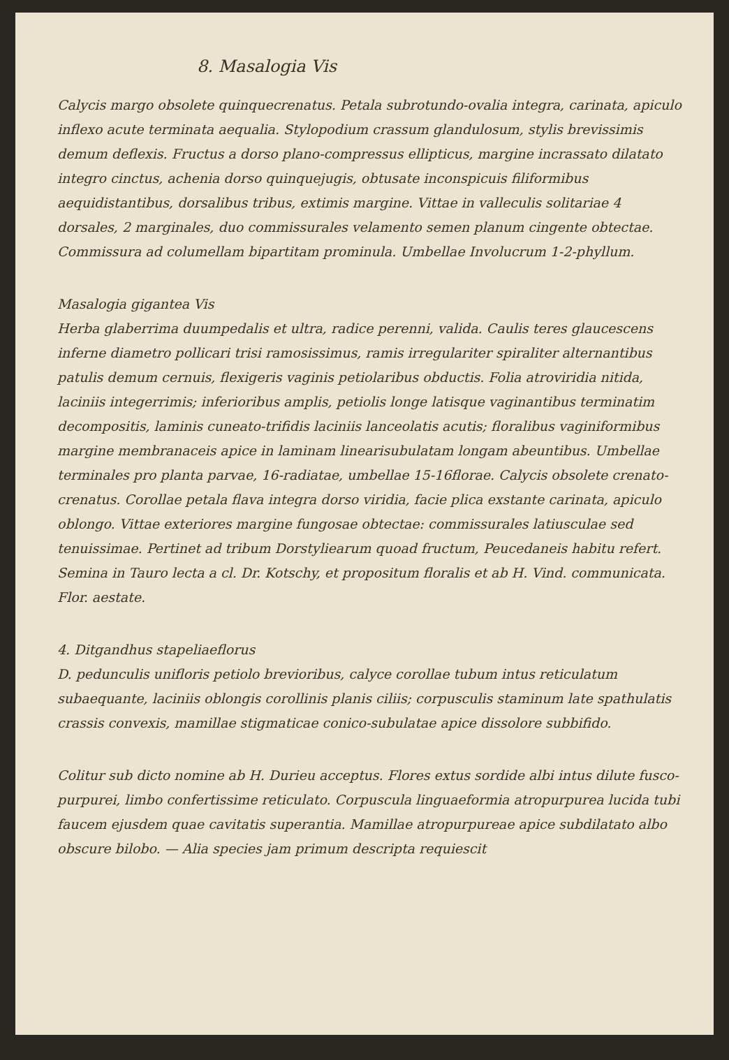8. Masalogia Vis
Calycis margo obsolete quinquecrenatus. Petala subrotundo-ovalia integra, carinata, apiculo inflexo acute terminata aequalia. Stylopodium crassum glandulosum, stylis brevissimis demum deflexis. Fructus a dorso plano-compressus ellipticus, margine incrassato dilatato integro cinctus, achenia dorso quinquejugis, obtusate inconspicuis filiformibus aequidistantibus, dorsalibus tribus, extimis margine. Vittae in valleculis solitariae 4 dorsales, 2 marginales, duo commissurales velamento semen planum cingente obtectae. Commissura ad columellam bipartitam prominula. Umbellae Involucrum 1-2-phyllum.
Masalogia gigantea Vis
Herba glaberrima duumpedalis et ultra, radice perenni, valida. Caulis teres glaucescens inferne diametro pollicari trisi ramosissimus, ramis irregulariter spiraliter alternantibus patulis demum cernuis, flexigeris vaginis petiolaribus obductis. Folia atroviridia nitida, laciniis integerrimis; inferioribus amplis, petiolis longe latisque vaginantibus terminatim decompositis, laminis cuneato-trifidis laciniis lanceolatis acutis; floralibus vaginiformibus margine membranaceis apice in laminam linearisubulatam longam abeuntibus. Umbellae terminales pro planta parvae, 16-radiatae, umbellae 15-16florae. Calycis obsolete crenato-crenatus. Corollae petala flava integra dorso viridia, facie plica exstante carinata, apiculo oblongo. Vittae exteriores margine fungosae obtectae: commissurales latiusculae sed tenuissimae. Pertinet ad tribum Dorstyliearum quoad fructum, Peucedaneis habitu refert. Semina in Tauro lecta a cl. Dr. Kotschy, et propositum floralis et ab H. Vind. communicata. Flor. aestate.
4. Ditgandhus stapeliaeflorus
D. pedunculis unifloris petiolo brevioribus, calyce corollae tubum intus reticulatum subaequante, laciniis oblongis corollinis planis ciliis; corpusculis staminum late spathulatis crassis convexis, mamillae stigmaticae conico-subulatae apice dissolore subbifido.
Colitur sub dicto nomine ab H. Durieu acceptus. Flores extus sordide albi intus dilute fusco-purpurei, limbo confertissime reticulato. Corpuscula linguaeformia atropurpurea lucida tubi faucem ejusdem quae cavitatis superantia. Mamillae atropurpureae apice subdilatato albo obscure bilobo. — Alia species jam primum descripta requiescit